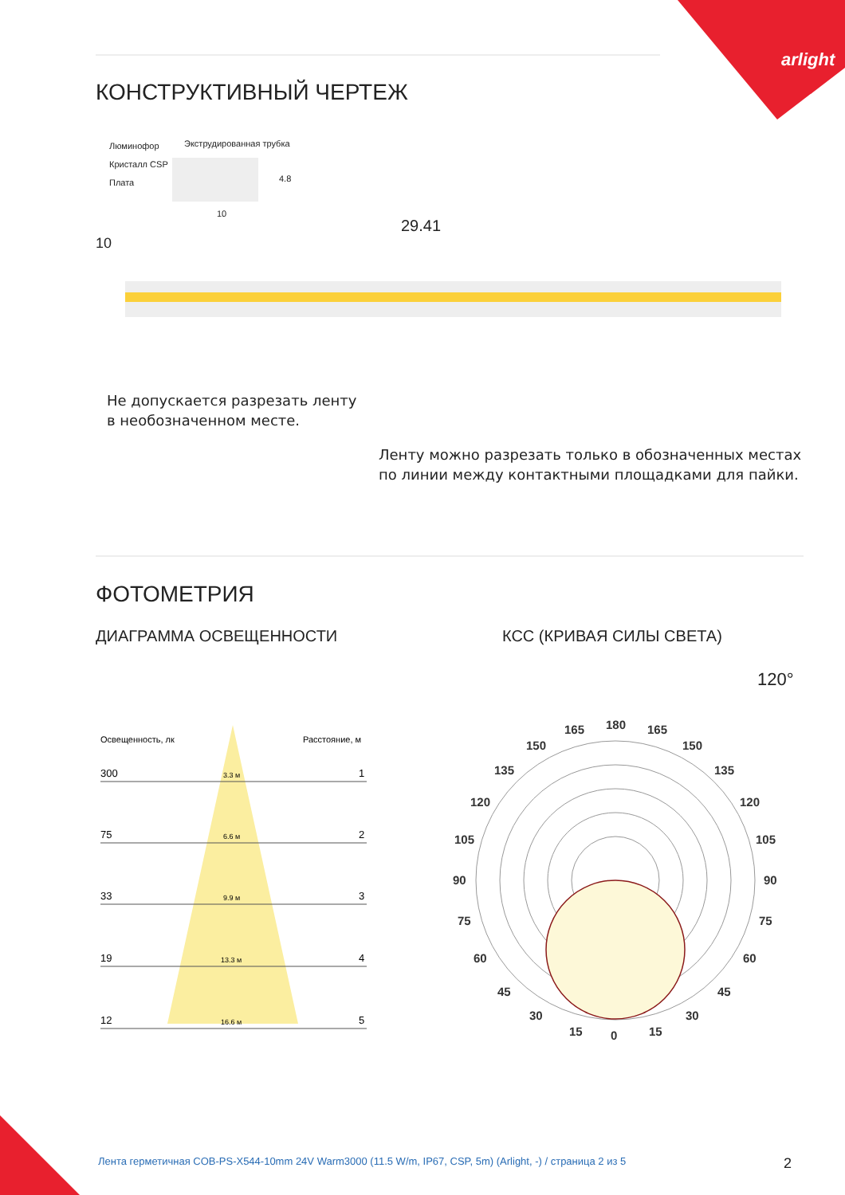arlight
КОНСТРУКТИВНЫЙ ЧЕРТЕЖ
Люминофор Экструдированная трубка
Кристалл CSP
Плата
10
4.8
29.41
10
Не допускается разрезать ленту
в необозначенном месте.
Ленту можно разрезать только в обозначенных местах
по линии между контактными площадками для пайки.
ФОТОМЕТРИЯ
ДИАГРАММА ОСВЕЩЕННОСТИ КСС (КРИВАЯ СИЛЫ СВЕТА)
120°
Освещенность, лк
Расстояние, м
300
1
3.3 м
75
2
6.6 м
33
3
9.9 м
19
4
13.3 м
12
5
16.6 м
180
165
165
150
150
135
135
120
120
105
105
90
90
75
75
60
60
45
45
30
30
15
15
0
Лента герметичная COB-PS-X544-10mm 24V Warm3000 (11.5 W/m, IP67, CSP, 5m) (Arlight, -) / страница 2 из 5
2